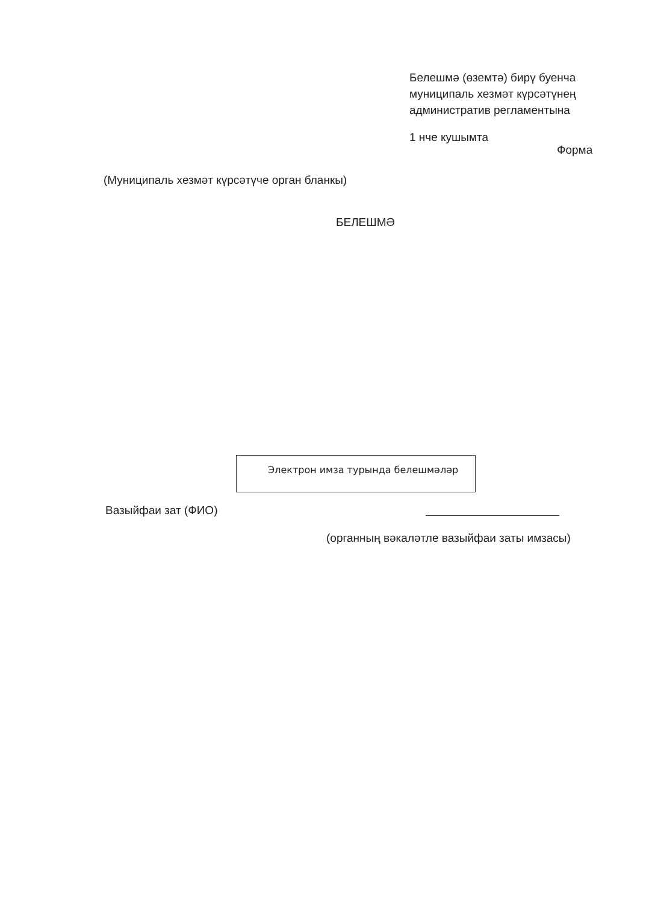Белешмә (өземтә) бирү буенча
муниципаль хезмәт күрсәтүнең
административ регламентына
1 нче кушымта
Форма
(Муниципаль хезмәт күрсәтүче орган бланкы)
БЕЛЕШМӘ
Электрон имза турында белешмәләр
Вазыйфаи зат (ФИО)
(органның вәкаләтле вазыйфаи заты имзасы)